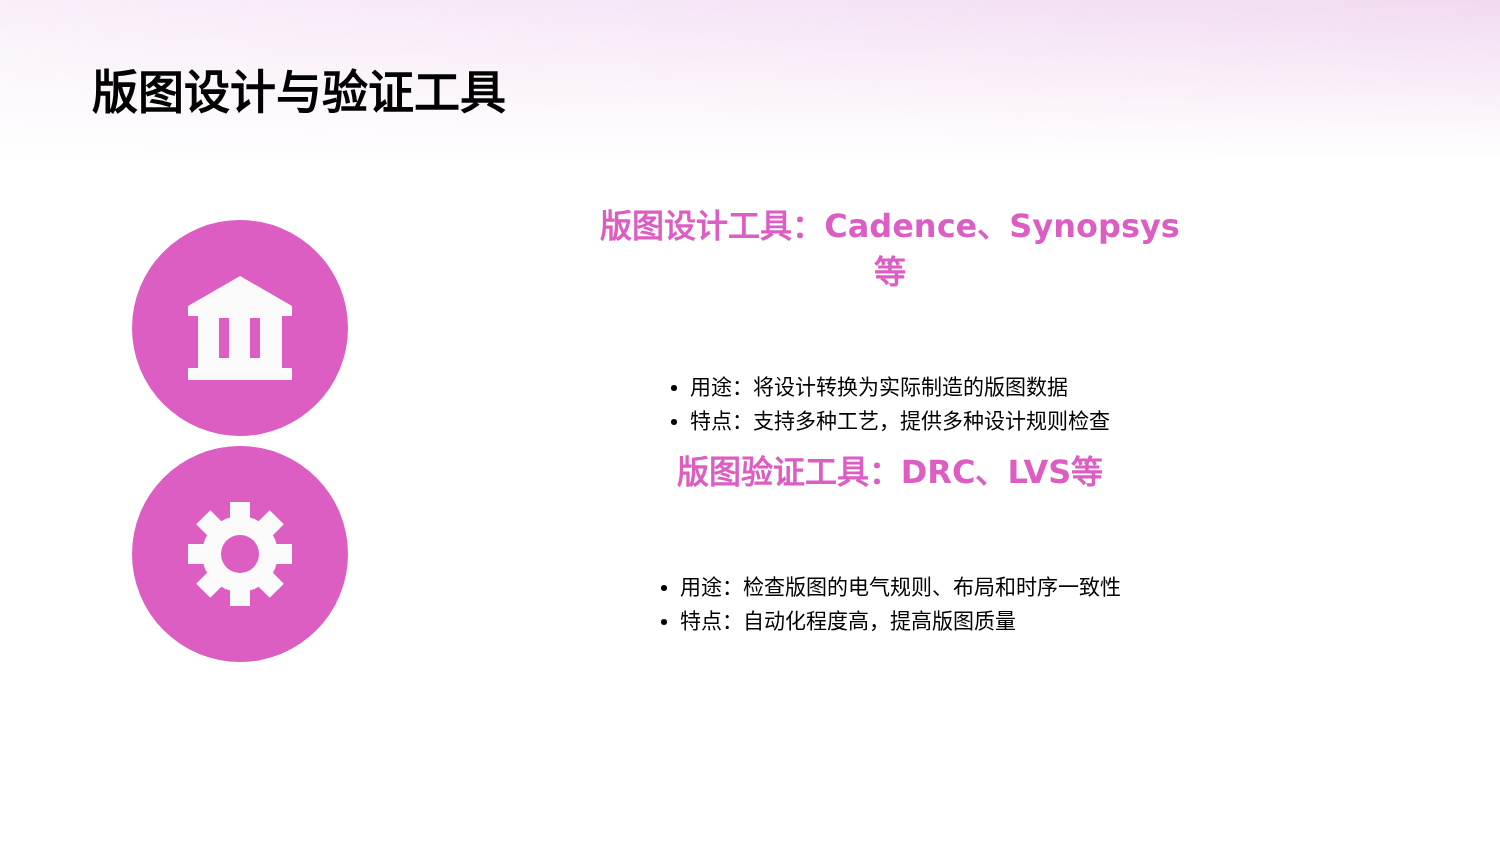版图设计与验证工具
版图设计工具：Cadence、Synopsys等
用途：将设计转换为实际制造的版图数据
特点：支持多种工艺，提供多种设计规则检查
版图验证工具：DRC、LVS等
用途：检查版图的电气规则、布局和时序一致性
特点：自动化程度高，提高版图质量